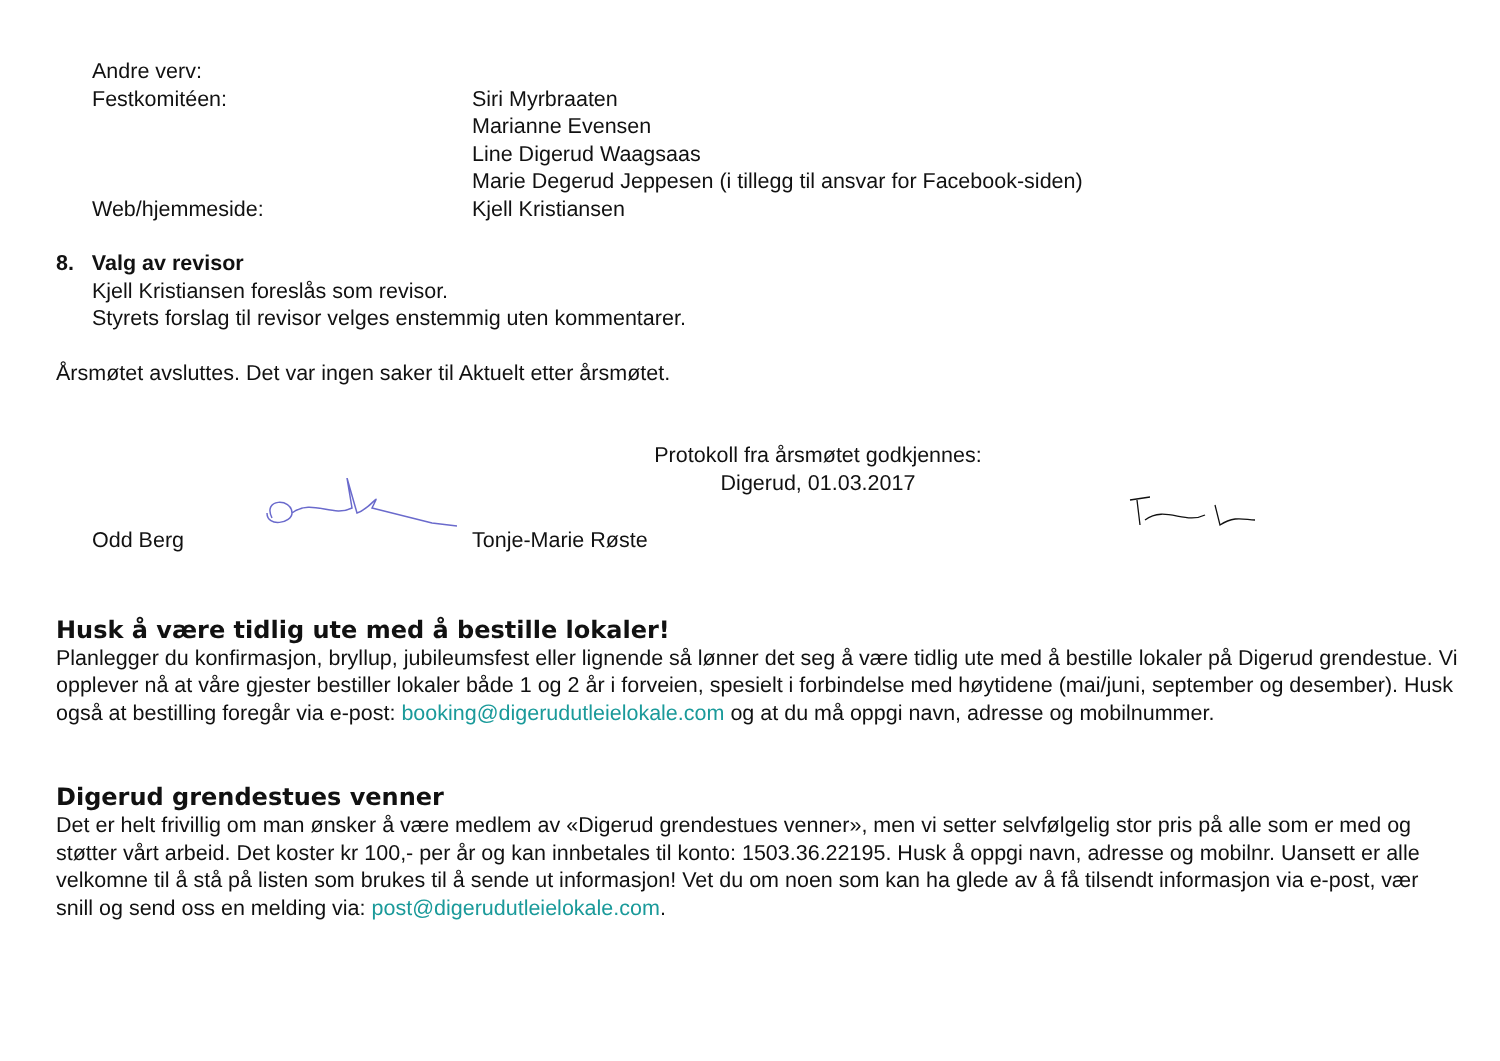Andre verv:
Festkomitéen: Siri Myrbraaten
Marianne Evensen
Line Digerud Waagsaas
Marie Degerud Jeppesen (i tillegg til ansvar for Facebook-siden)
Web/hjemmeside: Kjell Kristiansen
8. Valg av revisor
Kjell Kristiansen foreslås som revisor.
Styrets forslag til revisor velges enstemmig uten kommentarer.
Årsmøtet avsluttes. Det var ingen saker til Aktuelt etter årsmøtet.
Protokoll fra årsmøtet godkjennes:
Digerud, 01.03.2017
Odd Berg Tonje-Marie Røste
Husk å være tidlig ute med å bestille lokaler!
Planlegger du konfirmasjon, bryllup, jubileumsfest eller lignende så lønner det seg å være tidlig ute med å bestille lokaler på Digerud grendestue. Vi opplever nå at våre gjester bestiller lokaler både 1 og 2 år i forveien, spesielt i forbindelse med høytidene (mai/juni, september og desember). Husk også at bestilling foregår via e-post: booking@digerudutleielokale.com og at du må oppgi navn, adresse og mobilnummer.
Digerud grendestues venner
Det er helt frivillig om man ønsker å være medlem av «Digerud grendestues venner», men vi setter selvfølgelig stor pris på alle som er med og støtter vårt arbeid. Det koster kr 100,- per år og kan innbetales til konto: 1503.36.22195. Husk å oppgi navn, adresse og mobilnr. Uansett er alle velkomne til å stå på listen som brukes til å sende ut informasjon! Vet du om noen som kan ha glede av å få tilsendt informasjon via e-post, vær snill og send oss en melding via: post@digerudutleielokale.com.